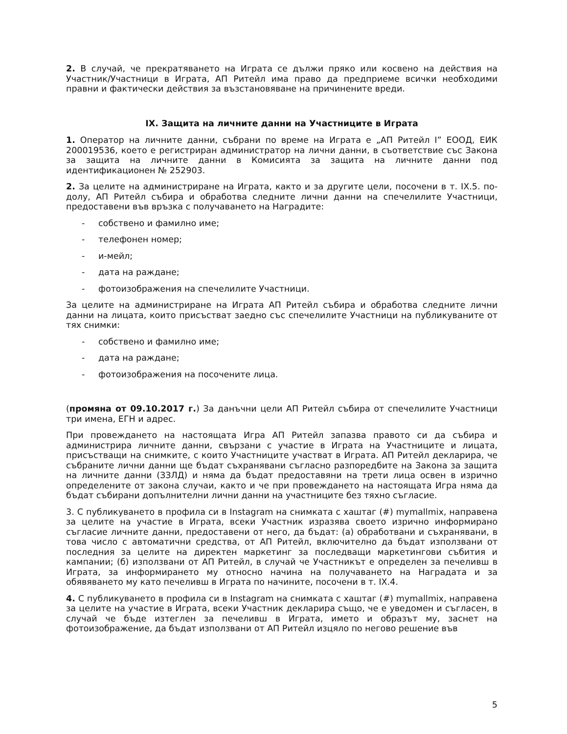2. В случай, че прекратяването на Играта се дължи пряко или косвено на действия на Участник/Участници в Играта, АП Ритейл има право да предприеме всички необходими правни и фактически действия за възстановяване на причинените вреди.
IX. Защита на личните данни на Участниците в Играта
1. Оператор на личните данни, събрани по време на Играта е „АП Ритейл I” ЕООД, ЕИК 200019536, което е регистриран администратор на лични данни, в съответствие със Закона за защита на личните данни в Комисията за защита на личните данни под идентификационен № 252903.
2. За целите на администриране на Играта, както и за другите цели, посочени в т. IX.5. по-долу, АП Ритейл събира и обработва следните лични данни на спечелилите Участници, предоставени във връзка с получаването на Наградите:
- собствено и фамилно име;
- телефонен номер;
- и-мейл;
- дата на раждане;
- фотоизображения на спечелилите Участници.
За целите на администриране на Играта АП Ритейл събира и обработва следните лични данни на лицата, които присъстват заедно със спечелилите Участници на публикуваните от тях снимки:
- собствено и фамилно име;
- дата на раждане;
- фотоизображения на посочените лица.
(промяна от 09.10.2017 г.) За данъчни цели АП Ритейл събира от спечелилите Участници три имена, ЕГН и адрес.
При провеждането на настоящата Игра АП Ритейл запазва правото си да събира и администрира личните данни, свързани с участие в Играта на Участниците и лицата, присъстващи на снимките, с които Участниците участват в Играта. АП Ритейл декларира, че събраните лични данни ще бъдат съхранявани съгласно разпоредбите на Закона за защита на личните данни (ЗЗЛД) и няма да бъдат предоставяни на трети лица освен в изрично определените от закона случаи, както и че при провеждането на настоящата Игра няма да бъдат събирани допълнителни лични данни на участниците без тяхно съгласие.
3. С публикуването в профила си в Instagram на снимката с хаштаг (#) mymallmix, направена за целите на участие в Играта, всеки Участник изразява своето изрично информирано съгласие личните данни, предоставени от него, да бъдат: (а) обработвани и съхранявани, в това число с автоматични средства, от АП Ритейл, включително да бъдат използвани от последния за целите на директен маркетинг за последващи маркетингови събития и кампании; (б) използвани от АП Ритейл, в случай че Участникът е определен за печеливш в Играта, за информирането му относно начина на получаването на Наградата и за обявяването му като печеливш в Играта по начините, посочени в т. IX.4.
4. С публикуването в профила си в Instagram на снимката с хаштаг (#) mymallmix, направена за целите на участие в Играта, всеки Участник декларира също, че е уведомен и съгласен, в случай че бъде изтеглен за печеливш в Играта, името и образът му, заснет на фотоизображение, да бъдат използвани от АП Ритейл изцяло по негово решение във
5